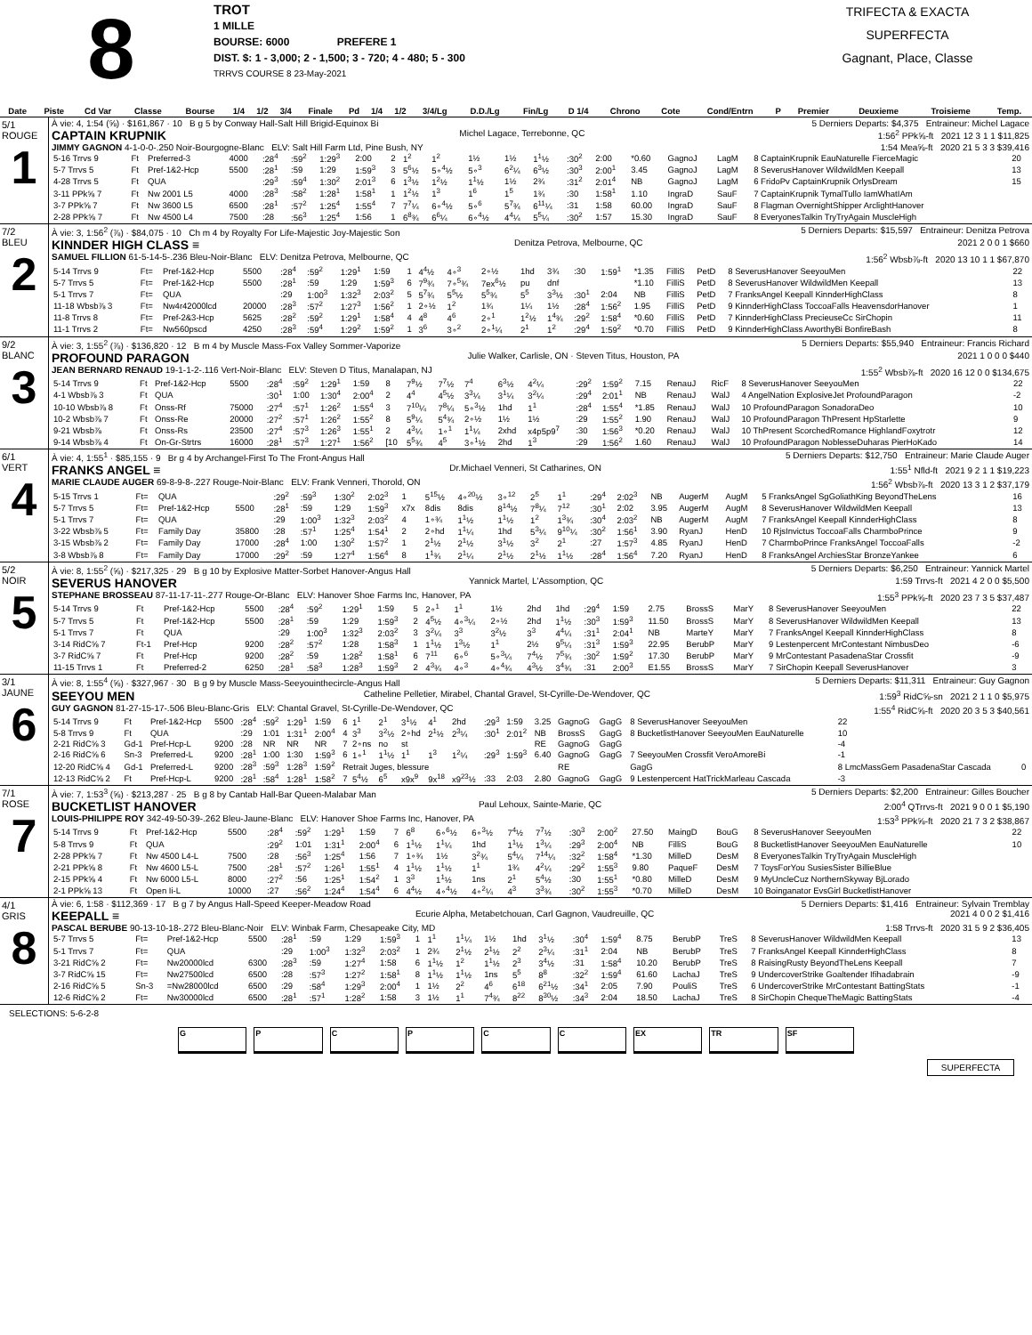8
TROT
1 MILLE
BOURSE: 6000 PREFERE 1
DIST. $: 1 - 3,000; 2 - 1,500; 3 - 720; 4 - 480; 5 - 300
TRRVS COURSE 8 23-May-2021
TRIFECTA & EXACTA
SUPERFECTA
Gagnant, Place, Classe
| Date | Piste | Cd Var | Classe | Bourse | 1/4 | 1/2 | 3/4 | Finale | Pd | 1/4 | 1/2 | 3/4/Lg | D.D./Lg | Fin/Lg | D 1/4 | Chrono | Cote | Cond/Entrn | P | Premier | Deuxieme | Troisieme | Temp. |
| --- | --- | --- | --- | --- | --- | --- | --- | --- | --- | --- | --- | --- | --- | --- | --- | --- | --- | --- | --- | --- | --- | --- | --- |
5/1
ROUGE
1
À vie: 4, 1:54 (⅝) · $161,867 · 10 B g 5 by Conway Hall-Salt Hill Brigid-Equinox Bi 5 Derniers Departs: $4,375 Entraineur: Michel Lagace
CAPTAIN KRUPNIK Michel Lagace, Terrebonne, QC 1:56<sup>2</sup> PPk⅝-ft 2021 12 3 1 1 $11,825
JIMMY GAGNON 4-1-0-0-.250 Noir-Bourgogne-Blanc ELV: Salt Hill Farm Ltd, Pine Bush, NY 1:54 Mea⅝-ft 2020 21 5 3 3 $39,416
| 5-16 Trrvs 9 | Ft | Preferred-3 | 4000 | :28<sup>4</sup> | :59<sup>2</sup> | 1:29<sup>3</sup> | 2:00 | 2 | 1<sup>2</sup> | 1<sup>2</sup> | 1½ | 1½ | 1<sup>1</sup>½ | :30<sup>2</sup> | 2:00 | *0.60 | GagnoJ | LagM | 8 CaptainKrupnik EauNaturelle FierceMagic | 20 |
| 5-7 Trrvs 5 | Ft | Pref-1&2-Hcp | 5500 | :28<sup>1</sup> | :59 | 1:29 | 1:59<sup>3</sup> | 3 | 5<sup>6</sup>½ | 5∘<sup>4</sup>½ | 5∘<sup>3</sup> | 6<sup>2</sup>¼ | 6<sup>3</sup>½ | :30<sup>3</sup> | 2:00<sup>1</sup> | 3.45 | GagnoJ | LagM | 8 SeverusHanover WildwildMen Keepall | 13 |
| 4-28 Trrvs 5 | Ft | QUA | | :29<sup>3</sup> | :59<sup>4</sup> | 1:30<sup>2</sup> | 2:01<sup>3</sup> | 6 | 1<sup>3</sup>½ | 1<sup>2</sup>½ | 1<sup>1</sup>½ | 1½ | 2¾ | :31<sup>2</sup> | 2:01<sup>4</sup> | NB | GagnoJ | LagM | 6 FridoPv CaptainKrupnik OrlysDream | 15 |
| 3-11 PPk⅝ 7 | Ft | Nw 2001 L5 | 4000 | :28<sup>3</sup> | :58<sup>2</sup> | 1:28<sup>1</sup> | 1:58<sup>1</sup> | 1 | 1<sup>2</sup>½ | 1<sup>3</sup> | 1<sup>6</sup> | 1<sup>5</sup> | 1¾ | :30 | 1:58<sup>1</sup> | 1.10 | IngraD | SauF | 7 CaptainKrupnik TymalTullo IamWhatIAm | |
| 3-7 PPk⅝ 7 | Ft | Nw 3600 L5 | 6500 | :28<sup>1</sup> | :57<sup>2</sup> | 1:25<sup>4</sup> | 1:55<sup>4</sup> | 7 | 7<sup>7</sup>¼ | 6∘<sup>4</sup>½ | 5∘<sup>6</sup> | 5<sup>7</sup>¾ | 6<sup>11</sup>¼ | :31 | 1:58 | 60.00 | IngraD | SauF | 8 Flagman OvernightShipper ArclightHanover | |
| 2-28 PPk⅝ 7 | Ft | Nw 4500 L4 | 7500 | :28 | :56<sup>3</sup> | 1:25<sup>4</sup> | 1:56 | 1 | 6<sup>8</sup>¾ | 6<sup>6</sup>¼ | 6∘<sup>4</sup>½ | 4<sup>4</sup>¼ | 5<sup>5</sup>¼ | :30<sup>2</sup> | 1:57 | 15.30 | IngraD | SauF | 8 EveryonesTalkin TryTryAgain MuscleHigh | |
7/2
BLEU
2
À vie: 3, 1:56<sup>2</sup> (⅞) · $84,075 · 10 Ch m 4 by Royalty For Life-Majestic Joy-Majestic Son 5 Derniers Departs: $15,597 Entraineur: Denitza Petrova
KINNDER HIGH CLASS ≡ Denitza Petrova, Melbourne, QC 2021 2 0 0 1 $660
SAMUEL FILLION 61-5-14-5-.236 Bleu-Noir-Blanc ELV: Denitza Petrova, Melbourne, QC 1:56<sup>2</sup> Wbsb⅞-ft 2020 13 10 1 1 $67,870
| 5-14 Trrvs 9 | Ft= | Pref-1&2-Hcp | 5500 | :28<sup>4</sup> | :59<sup>2</sup> | 1:29<sup>1</sup> | 1:59 | 1 | 4<sup>4</sup>½ | 4∘<sup>3</sup> | 2∘½ | 1hd | 3¾ | :30 | 1:59<sup>1</sup> | *1.35 | FilliS | PetD | 8 SeverusHanover SeeyouMen | 22 |
| 5-7 Trrvs 5 | Ft= | Pref-1&2-Hcp | 5500 | :28<sup>1</sup> | :59 | 1:29 | 1:59<sup>3</sup> | 6 | 7<sup>9</sup>¾ | 7∘<sup>5</sup>¾ | 7ex<sup>6</sup>½ | pu | dnf | | | *1.10 | FilliS | PetD | 8 SeverusHanover WildwildMen Keepall | 13 |
| 5-1 Trrvs 7 | Ft= | QUA | | :29 | 1:00<sup>3</sup> | 1:32<sup>3</sup> | 2:03<sup>2</sup> | 5 | 5<sup>7</sup>¾ | 5<sup>5</sup>½ | 5<sup>5</sup>¾ | 5<sup>5</sup> | 3<sup>3</sup>½ | :30<sup>1</sup> | 2:04 | NB | FilliS | PetD | 7 FranksAngel Keepall KinnderHighClass | 8 |
| 11-18 Wbsb⅞ 3 | Ft= | Nw4r42000lcd | 20000 | :28<sup>3</sup> | :57<sup>2</sup> | 1:27<sup>3</sup> | 1:56<sup>2</sup> | 1 | 2∘½ | 1<sup>2</sup> | 1¾ | 1¼ | 1½ | :28<sup>4</sup> | 1:56<sup>2</sup> | 1.95 | FilliS | PetD | 9 KinnderHighClass ToccoaFalls HeavensdorHanover | 1 |
| 11-8 Trrvs 8 | Ft= | Pref-2&3-Hcp | 5625 | :28<sup>2</sup> | :59<sup>2</sup> | 1:29<sup>1</sup> | 1:58<sup>4</sup> | 4 | 4<sup>8</sup> | 4<sup>6</sup> | 2∘<sup>1</sup> | 1<sup>2</sup>½ | 1<sup>4</sup>¾ | :29<sup>2</sup> | 1:58<sup>4</sup> | *0.60 | FilliS | PetD | 7 KinnderHighClass PrecieuseCc SirChopin | 11 |
| 11-1 Trrvs 2 | Ft= | Nw560pscd | 4250 | :28<sup>3</sup> | :59<sup>4</sup> | 1:29<sup>2</sup> | 1:59<sup>2</sup> | 1 | 3<sup>6</sup> | 3∘<sup>2</sup> | 2∘<sup>1</sup>¼ | 2<sup>1</sup> | 1<sup>2</sup> | :29<sup>4</sup> | 1:59<sup>2</sup> | *0.70 | FilliS | PetD | 9 KinnderHighClass AworthyBi BonfireBash | 8 |
9/2
BLANC
3
À vie: 3, 1:55<sup>2</sup> (⅞) · $136,820 · 12 B m 4 by Muscle Mass-Fox Valley Sommer-Vaporize 5 Derniers Departs: $55,940 Entraineur: Francis Richard
PROFOUND PARAGON Julie Walker, Carlisle, ON · Steven Titus, Houston, PA 2021 1 0 0 0 $440
JEAN BERNARD RENAUD 19-1-1-2-.116 Vert-Noir-Blanc ELV: Steven D Titus, Manalapan, NJ 1:55<sup>2</sup> Wbsb⅞-ft 2020 16 12 0 0 $134,675
| 5-14 Trrvs 9 | Ft | Pref-1&2-Hcp | 5500 | :28<sup>4</sup> | :59<sup>2</sup> | 1:29<sup>1</sup> | 1:59 | 8 | 7<sup>9</sup>½ | 7<sup>7</sup>½ | 7<sup>4</sup> | 6<sup>3</sup>½ | 4<sup>2</sup>¼ | :29<sup>2</sup> | 1:59<sup>2</sup> | 7.15 | RenauJ | RicF | 8 SeverusHanover SeeyouMen | 22 |
| 4-1 Wbsb⅞ 3 | Ft | QUA | | :30<sup>1</sup> | 1:00 | 1:30<sup>4</sup> | 2:00<sup>4</sup> | 2 | 4<sup>4</sup> | 4<sup>5</sup>½ | 3<sup>3</sup>¼ | 3<sup>1</sup>¼ | 3<sup>2</sup>¼ | :29<sup>4</sup> | 2:01<sup>1</sup> | NB | RenauJ | WalJ | 4 AngelNation ExplosiveJet ProfoundParagon | -2 |
| 10-10 Wbsb⅞ 8 | Ft | Onss-Rf | 75000 | :27<sup>4</sup> | :57<sup>1</sup> | 1:26<sup>2</sup> | 1:55<sup>4</sup> | 3 | 7<sup>10</sup>¼ | 7<sup>8</sup>¼ | 5∘<sup>3</sup>½ | 1hd | 1<sup>1</sup> | :28<sup>4</sup> | 1:55<sup>4</sup> | *1.85 | RenauJ | WalJ | 10 ProfoundParagon SonadoraDeo | 10 |
| 10-2 Wbsb⅞ 7 | Ft | Onss-Re | 20000 | :27<sup>2</sup> | :57<sup>1</sup> | 1:26<sup>2</sup> | 1:55<sup>2</sup> | 8 | 5<sup>9</sup>¼ | 5<sup>4</sup>¾ | 2∘½ | 1½ | 1½ | :29 | 1:55<sup>2</sup> | 1.90 | RenauJ | WalJ | 10 ProfoundParagon ThPresent HpStarlette | 9 |
| 9-21 Wbsb⅞ | Ft | Onss-Rs | 23500 | :27<sup>4</sup> | :57<sup>3</sup> | 1:26<sup>3</sup> | 1:55<sup>1</sup> | 2 | 4<sup>3</sup>¼ | 1∘<sup>1</sup> | 1<sup>1</sup>¼ | 2xhd | x4p5p9<sup>7</sup> | :30 | 1:56<sup>3</sup> | *0.20 | RenauJ | WalJ | 10 ThPresent ScorchedRomance HighlandFoxytrotr | 12 |
| 9-14 Wbsb⅞ 4 | Ft | On-Gr-Strtrs | 16000 | :28<sup>1</sup> | :57<sup>3</sup> | 1:27<sup>1</sup> | 1:56<sup>2</sup> | [10 | 5<sup>5</sup>¾ | 4<sup>5</sup> | 3∘<sup>1</sup>½ | 2hd | 1<sup>3</sup> | :29 | 1:56<sup>2</sup> | 1.60 | RenauJ | WalJ | 10 ProfoundParagon NoblesseDuharas PierHoKado | 14 |
6/1
VERT
4
À vie: 4, 1:55<sup>1</sup> · $85,155 · 9 Br g 4 by Archangel-First To The Front-Angus Hall 5 Derniers Departs: $12,750 Entraineur: Marie Claude Auger
FRANKS ANGEL ≡ Dr.Michael Venneri, St Catharines, ON 1:55<sup>1</sup> Nfld-ft 2021 9 2 1 1 $19,223
MARIE CLAUDE AUGER 69-8-9-8-.227 Rouge-Noir-Blanc ELV: Frank Venneri, Thorold, ON 1:56<sup>2</sup> Wbsb⅞-ft 2020 13 3 1 2 $37,179
| 5-15 Trrvs 1 | Ft= | QUA | | :29<sup>2</sup> | :59<sup>3</sup> | 1:30<sup>2</sup> | 2:02<sup>3</sup> | 1 | 5<sup>15</sup>½ | 4∘<sup>20</sup>½ | 3∘<sup>12</sup> | 2<sup>5</sup> | 1<sup>1</sup> | :29<sup>4</sup> | 2:02<sup>3</sup> | NB | AugerM | AugM | 5 FranksAngel SgGoliathKing BeyondTheLens | 16 |
| 5-7 Trrvs 5 | Ft= | Pref-1&2-Hcp | 5500 | :28<sup>1</sup> | :59 | 1:29 | 1:59<sup>3</sup> | x7x | 8dis | 8dis | 8<sup>14</sup>½ | 7<sup>8</sup>¼ | 7<sup>12</sup> | :30<sup>1</sup> | 2:02 | 3.95 | AugerM | AugM | 8 SeverusHanover WildwildMen Keepall | 13 |
| 5-1 Trrvs 7 | Ft= | QUA | | :29 | 1:00<sup>3</sup> | 1:32<sup>3</sup> | 2:03<sup>2</sup> | 4 | 1∘¾ | 1<sup>1</sup>½ | 1<sup>1</sup>½ | 1<sup>2</sup> | 1<sup>3</sup>¾ | :30<sup>4</sup> | 2:03<sup>2</sup> | NB | AugerM | AugM | 7 FranksAngel Keepall KinnderHighClass | 8 |
| 3-22 Wbsb⅞ 5 | Ft= | Family Day | 35800 | :28 | :57<sup>1</sup> | 1:25<sup>4</sup> | 1:54<sup>1</sup> | 2 | 2∘hd | 1<sup>1</sup>¼ | 1hd | 5<sup>3</sup>¼ | 9<sup>10</sup>¼ | :30<sup>2</sup> | 1:56<sup>1</sup> | 3.90 | RyanJ | HenD | 10 RjsInvictus ToccoaFalls CharmboPrince | 9 |
| 3-15 Wbsb⅞ 2 | Ft= | Family Day | 17000 | :28<sup>4</sup> | 1:00 | 1:30<sup>2</sup> | 1:57<sup>2</sup> | 1 | 2<sup>1</sup>½ | 2<sup>1</sup>½ | 3<sup>1</sup>½ | 3<sup>2</sup> | 2<sup>1</sup> | :27 | 1:57<sup>3</sup> | 4.85 | RyanJ | HenD | 7 CharmboPrince FranksAngel ToccoaFalls | -2 |
| 3-8 Wbsb⅞ 8 | Ft= | Family Day | 17000 | :29<sup>2</sup> | :59 | 1:27<sup>4</sup> | 1:56<sup>4</sup> | 8 | 1<sup>1</sup>¾ | 2<sup>1</sup>¼ | 2<sup>1</sup>½ | 2<sup>1</sup>½ | 1<sup>1</sup>½ | :28<sup>4</sup> | 1:56<sup>4</sup> | 7.20 | RyanJ | HenD | 8 FranksAngel ArchiesStar BronzeYankee | 6 |
5/2
NOIR
5
À vie: 8, 1:55<sup>2</sup> (⅝) · $217,325 · 29 B g 10 by Explosive Matter-Sorbet Hanover-Angus Hall 5 Derniers Departs: $6,250 Entraineur: Yannick Martel
SEVERUS HANOVER Yannick Martel, L'Assomption, QC 1:59 Trrvs-ft 2021 4 2 0 0 $5,500
STEPHANE BROSSEAU 87-11-17-11-.277 Rouge-Or-Blanc ELV: Hanover Shoe Farms Inc, Hanover, PA 1:55<sup>3</sup> PPk⅝-ft 2020 23 7 3 5 $37,487
| 5-14 Trrvs 9 | Ft | Pref-1&2-Hcp | 5500 | :28<sup>4</sup> | :59<sup>2</sup> | 1:29<sup>1</sup> | 1:59 | 5 | 2∘<sup>1</sup> | 1<sup>1</sup> | 1½ | 2hd | 1hd | :29<sup>4</sup> | 1:59 | 2.75 | BrossS | MarY | 8 SeverusHanover SeeyouMen | 22 |
| 5-7 Trrvs 5 | Ft | Pref-1&2-Hcp | 5500 | :28<sup>1</sup> | :59 | 1:29 | 1:59<sup>3</sup> | 2 | 4<sup>5</sup>½ | 4∘<sup>3</sup>¼ | 2∘½ | 2hd | 1<sup>1</sup>½ | :30<sup>3</sup> | 1:59<sup>3</sup> | 11.50 | BrossS | MarY | 8 SeverusHanover WildwildMen Keepall | 13 |
| 5-1 Trrvs 7 | Ft | QUA | | :29 | 1:00<sup>3</sup> | 1:32<sup>3</sup> | 2:03<sup>2</sup> | 3 | 3<sup>2</sup>¼ | 3<sup>3</sup> | 3<sup>2</sup>½ | 3<sup>3</sup> | 4<sup>4</sup>¼ | :31<sup>1</sup> | 2:04<sup>1</sup> | NB | MarteY | MarY | 7 FranksAngel Keepall KinnderHighClass | 8 |
| 3-14 RidC⅝ 7 | Ft-1 | Pref-Hcp | 9200 | :28<sup>2</sup> | :57<sup>2</sup> | 1:28 | 1:58<sup>3</sup> | 1 | 1<sup>1</sup>½ | 1<sup>3</sup>½ | 1<sup>1</sup> | 2½ | 9<sup>5</sup>¼ | :31<sup>3</sup> | 1:59<sup>3</sup> | 22.95 | BerubP | MarY | 9 Lestenpercent MrContestant NimbusDeo | -6 |
| 3-7 RidC⅝ 7 | Ft | Pref-Hcp | 9200 | :28<sup>2</sup> | :59 | 1:28<sup>2</sup> | 1:58<sup>1</sup> | 6 | 7<sup>11</sup> | 6∘<sup>6</sup> | 5∘<sup>3</sup>¼ | 7<sup>4</sup>½ | 7<sup>5</sup>¾ | :30<sup>2</sup> | 1:59<sup>2</sup> | 17.30 | BerubP | MarY | 9 MrContestant PasadenaStar Crossfit | -9 |
| 11-15 Trrvs 1 | Ft | Preferred-2 | 6250 | :28<sup>1</sup> | :58<sup>3</sup> | 1:28<sup>3</sup> | 1:59<sup>3</sup> | 2 | 4<sup>3</sup>¾ | 4∘<sup>3</sup> | 4∘<sup>4</sup>¾ | 4<sup>3</sup>½ | 3<sup>4</sup>¾ | :31 | 2:00<sup>3</sup> | E1.55 | BrossS | MarY | 7 SirChopin Keepall SeverusHanover | 3 |
3/1
JAUNE
6
À vie: 8, 1:55<sup>4</sup> (⅝) · $327,967 · 30 B g 9 by Muscle Mass-Seeyouinthecircle-Angus Hall 5 Derniers Departs: $11,311 Entraineur: Guy Gagnon
SEEYOU MEN Catheline Pelletier, Mirabel, Chantal Gravel, St-Cyrille-De-Wendover, QC 1:59<sup>3</sup> RidC⅝-sn 2021 2 1 1 0 $5,975
GUY GAGNON 81-27-15-17-.506 Bleu-Blanc-Gris ELV: Chantal Gravel, St-Cyrille-De-Wendover, QC 1:55<sup>4</sup> RidC⅝-ft 2020 20 3 5 3 $40,561
| 5-14 Trrvs 9 | Ft | Pref-1&2-Hcp | 5500 | :28<sup>4</sup> | :59<sup>2</sup> | 1:29<sup>1</sup> | 1:59 | 6 | 1<sup>1</sup> | 2<sup>1</sup> | 3<sup>1</sup>½ | 4<sup>1</sup> | 2hd | :29<sup>3</sup> | 1:59 | 3.25 | GagnoG | GagG | 8 SeverusHanover SeeyouMen | 22 | |
| 5-8 Trrvs 9 | Ft | QUA | | :29 | 1:01 | 1:31<sup>1</sup> | 2:00<sup>4</sup> | 4 | 3<sup>3</sup> | 3<sup>2</sup>½ | 2∘hd | 2<sup>1</sup>½ | 2<sup>3</sup>¼ | :30<sup>1</sup> | 2:01<sup>2</sup> | NB | BrossS | GagG | 8 BucketlistHanover SeeyouMen EauNaturelle | 10 | |
| 2-21 RidC⅝ 3 | Gd-1 | Pref-Hcp-L | 9200 | :28 | NR | NR | NR | 7 | 2∘ns | no | st | | | | | RE | GagnoG | GagG | | -4 | |
| 2-16 RidC⅝ 6 | Sn-3 | Preferred-L | 9200 | :28<sup>1</sup> | 1:00 | 1:30 | 1:59<sup>3</sup> | 6 | 1∘<sup>1</sup> | 1<sup>1</sup>½ | 1<sup>1</sup> | 1<sup>3</sup> | 1<sup>2</sup>¼ | :29<sup>3</sup> | 1:59<sup>3</sup> | 6.40 | GagnoG | GagG | 7 SeeyouMen Crossfit VeroAmoreBi | -1 | |
| 12-20 RidC⅝ 4 | Gd-1 | Preferred-L | 9200 | :28<sup>3</sup> | :59<sup>3</sup> | 1:28<sup>3</sup> | 1:59<sup>2</sup> | Retrait Juges, blessure | | | | | | | | | RE | | GagG | 8 LmcMassGem PasadenaStar Cascada | 0 |
| 12-13 RidC⅝ 2 | Ft | Pref-Hcp-L | 9200 | :28<sup>1</sup> | :58<sup>4</sup> | 1:28<sup>1</sup> | 1:58<sup>2</sup> | 7 | 5<sup>4</sup>½ | 6<sup>5</sup> | x9x<sup>9</sup> | 9x<sup>18</sup> | x9<sup>23</sup>½ | :33 | 2:03 | 2.80 | GagnoG | GagG | 9 Lestenpercent HatTrickMarleau Cascada | -3 | |
7/1
ROSE
7
À vie: 7, 1:53<sup>3</sup> (⅝) · $213,287 · 25 B g 8 by Cantab Hall-Bar Queen-Malabar Man 5 Derniers Departs: $2,200 Entraineur: Gilles Boucher
BUCKETLIST HANOVER Paul Lehoux, Sainte-Marie, QC 2:00<sup>4</sup> QTrrvs-ft 2021 9 0 0 1 $5,190
LOUIS-PHILIPPE ROY 342-49-50-39-.262 Bleu-Jaune-Blanc ELV: Hanover Shoe Farms Inc, Hanover, PA 1:53<sup>3</sup> PPk⅝-ft 2020 21 7 3 2 $38,867
| 5-14 Trrvs 9 | Ft | Pref-1&2-Hcp | 5500 | :28<sup>4</sup> | :59<sup>2</sup> | 1:29<sup>1</sup> | 1:59 | 7 | 6<sup>8</sup> | 6∘<sup>6</sup>½ | 6∘<sup>3</sup>½ | 7<sup>4</sup>½ | 7<sup>7</sup>½ | :30<sup>3</sup> | 2:00<sup>2</sup> | 27.50 | MaingD | BouG | 8 SeverusHanover SeeyouMen | 22 |
| 5-8 Trrvs 9 | Ft | QUA | | :29<sup>2</sup> | 1:01 | 1:31<sup>1</sup> | 2:00<sup>4</sup> | 6 | 1<sup>1</sup>½ | 1<sup>1</sup>¼ | 1hd | 1<sup>1</sup>½ | 1<sup>3</sup>¼ | :29<sup>3</sup> | 2:00<sup>4</sup> | NB | FilliS | BouG | 8 BucketlistHanover SeeyouMen EauNaturelle | 10 |
| 2-28 PPk⅝ 7 | Ft | Nw 4500 L4-L | 7500 | :28 | :56<sup>3</sup> | 1:25<sup>4</sup> | 1:56 | 7 | 1∘¾ | 1½ | 3<sup>2</sup>¾ | 5<sup>4</sup>¼ | 7<sup>14</sup>¼ | :32<sup>2</sup> | 1:58<sup>4</sup> | *1.30 | MilleD | DesM | 8 EveryonesTalkin TryTryAgain MuscleHigh | |
| 2-21 PPk⅝ 8 | Ft | Nw 4600 L5-L | 7500 | :28<sup>1</sup> | :57<sup>2</sup> | 1:26<sup>1</sup> | 1:55<sup>1</sup> | 4 | 1<sup>1</sup>½ | 1<sup>1</sup>½ | 1<sup>1</sup> | 1¾ | 4<sup>2</sup>¼ | :29<sup>2</sup> | 1:55<sup>3</sup> | 9.80 | PaqueF | DesM | 7 ToysForYou SusiesSister BillieBlue | |
| 2-15 PPk⅝ 4 | Ft | Nw 6000 L5-L | 8000 | :27<sup>2</sup> | :56 | 1:25<sup>1</sup> | 1:54<sup>2</sup> | 1 | 3<sup>3</sup> | 1<sup>1</sup>½ | 1ns | 2<sup>1</sup> | 5<sup>4</sup>½ | :30 | 1:55<sup>1</sup> | *0.80 | MilleD | DesM | 9 MyUncleCuz NorthernSkyway BjLorado | |
| 2-1 PPk⅝ 13 | Ft | Open Ii-L | 10000 | :27 | :56<sup>2</sup> | 1:24<sup>4</sup> | 1:54<sup>4</sup> | 6 | 4<sup>4</sup>½ | 4∘<sup>4</sup>½ | 4∘<sup>2</sup>¼ | 4<sup>3</sup> | 3<sup>3</sup>¾ | :30<sup>2</sup> | 1:55<sup>3</sup> | *0.70 | MilleD | DesM | 10 Boinganator EvsGirl BucketlistHanover | |
4/1
GRIS
8
À vie: 6, 1:58 · $112,369 · 17 B g 7 by Angus Hall-Speed Keeper-Meadow Road 5 Derniers Departs: $1,416 Entraineur: Sylvain Tremblay
KEEPALL ≡ Ecurie Alpha, Metabetchouan, Carl Gagnon, Vaudreuille, QC 2021 4 0 0 2 $1,416
PASCAL BERUBE 90-13-10-18-.272 Bleu-Blanc-Noir ELV: Winbak Farm, Chesapeake City, MD 1:58 Trrvs-ft 2020 31 5 9 2 $36,405
| 5-7 Trrvs 5 | Ft= | Pref-1&2-Hcp | 5500 | :28<sup>1</sup> | :59 | 1:29 | 1:59<sup>3</sup> | 1 | 1<sup>1</sup> | 1<sup>1</sup>¼ | 1½ | 1hd | 3<sup>1</sup>½ | :30<sup>4</sup> | 1:59<sup>4</sup> | 8.75 | BerubP | TreS | 8 SeverusHanover WildwildMen Keepall | 13 |
| 5-1 Trrvs 7 | Ft= | QUA | | :29 | 1:00<sup>3</sup> | 1:32<sup>3</sup> | 2:03<sup>2</sup> | 1 | 2¾ | 2<sup>1</sup>½ | 2<sup>1</sup>½ | 2<sup>2</sup> | 2<sup>3</sup>¼ | :31<sup>1</sup> | 2:04 | NB | BerubP | TreS | 7 FranksAngel Keepall KinnderHighClass | 8 |
| 3-21 RidC⅝ 2 | Ft= | Nw20000lcd | 6300 | :28<sup>3</sup> | :59 | 1:27<sup>4</sup> | 1:58 | 6 | 1<sup>1</sup>½ | 1<sup>2</sup> | 1<sup>1</sup>½ | 2<sup>3</sup> | 3<sup>4</sup>½ | :31 | 1:58<sup>4</sup> | 10.20 | BerubP | TreS | 8 RaisingRusty BeyondTheLens Keepall | 7 |
| 3-7 RidC⅝ 15 | Ft= | Nw27500lcd | 6500 | :28 | :57<sup>3</sup> | 1:27<sup>2</sup> | 1:58<sup>1</sup> | 8 | 1<sup>1</sup>½ | 1<sup>1</sup>½ | 1ns | 5<sup>5</sup> | 8<sup>8</sup> | :32<sup>2</sup> | 1:59<sup>4</sup> | 61.60 | LachaJ | TreS | 9 UndercoverStrike Goaltender Ifihadabrain | -9 |
| 2-16 RidC⅝ 5 | Sn-3 | =Nw28000lcd | 6500 | :29 | :58<sup>4</sup> | 1:29<sup>3</sup> | 2:00<sup>4</sup> | 1 | 1½ | 2<sup>2</sup> | 4<sup>6</sup> | 6<sup>18</sup> | 6<sup>21</sup>½ | :34<sup>1</sup> | 2:05 | 7.90 | PouliS | TreS | 6 UndercoverStrike MrContestant BattingStats | -1 |
| 12-6 RidC⅝ 2 | Ft= | Nw30000lcd | 6500 | :28<sup>1</sup> | :57<sup>1</sup> | 1:28<sup>2</sup> | 1:58 | 3 | 1½ | 1<sup>1</sup> | 7<sup>4</sup>¾ | 8<sup>22</sup> | 8<sup>30</sup>½ | :34<sup>3</sup> | 2:04 | 18.50 | LachaJ | TreS | 8 SirChopin ChequeTheMagic BattingStats | -4 |
SELECTIONS: 5-6-2-8
G P C P C C EX TR SF
SUPERFECTA